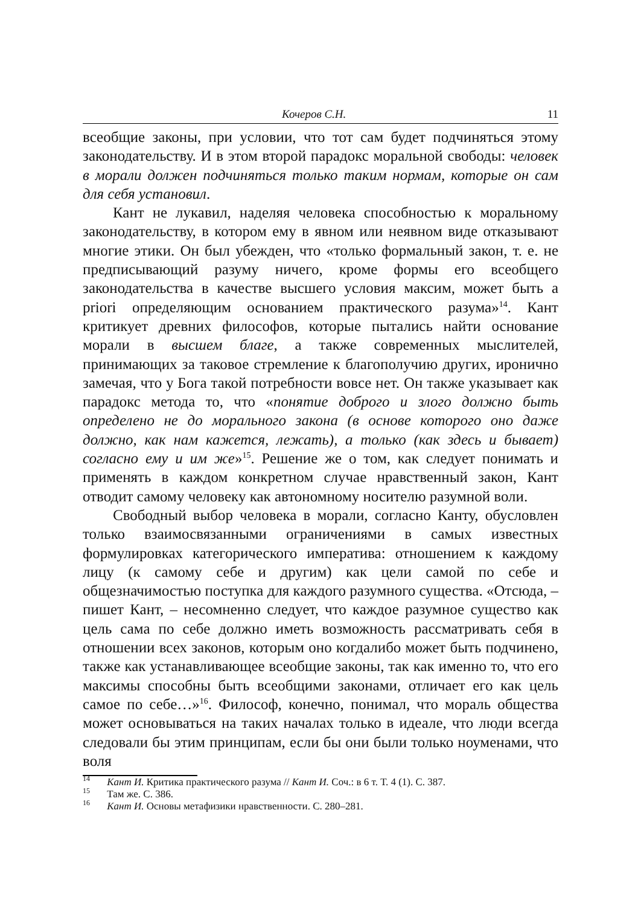Кочеров С.Н. 11
всеобщие законы, при условии, что тот сам будет подчиняться этому законодательству. И в этом второй парадокс моральной свободы: человек в морали должен подчиняться только таким нормам, которые он сам для себя установил.
Кант не лукавил, наделяя человека способностью к моральному законодательству, в котором ему в явном или неявном виде отказывают многие этики. Он был убежден, что «только формальный закон, т. е. не предписывающий разуму ничего, кроме формы его всеобщего законодательства в качестве высшего условия максим, может быть a priori определяющим основанием практического разума»<sup>14</sup>. Кант критикует древних философов, которые пытались найти основание морали в высшем благе, а также современных мыслителей, принимающих за таковое стремление к благополучию других, иронично замечая, что у Бога такой потребности вовсе нет. Он также указывает как парадокс метода то, что «понятие доброго и злого должно быть определено не до морального закона (в основе которого оно даже должно, как нам кажется, лежать), а только (как здесь и бывает) согласно ему и им же»<sup>15</sup>. Решение же о том, как следует понимать и применять в каждом конкретном случае нравственный закон, Кант отводит самому человеку как автономному носителю разумной воли.
Свободный выбор человека в морали, согласно Канту, обусловлен только взаимосвязанными ограничениями в самых известных формулировках категорического императива: отношением к каждому лицу (к самому себе и другим) как цели самой по себе и общезначимостью поступка для каждого разумного существа. «Отсюда, – пишет Кант, – несомненно следует, что каждое разумное существо как цель сама по себе должно иметь возможность рассматривать себя в отношении всех законов, которым оно когдалибо может быть подчинено, также как устанавливающее всеобщие законы, так как именно то, что его максимы способны быть всеобщими законами, отличает его как цель самое по себе…»<sup>16</sup>. Философ, конечно, понимал, что мораль общества может основываться на таких началах только в идеале, что люди всегда следовали бы этим принципам, если бы они были только ноуменами, что воля
<sup>14</sup> Кант И. Критика практического разума // Кант И. Соч.: в 6 т. Т. 4 (1). С. 387.
<sup>15</sup> Там же. С. 386.
<sup>16</sup> Кант И. Основы метафизики нравственности. С. 280–281.